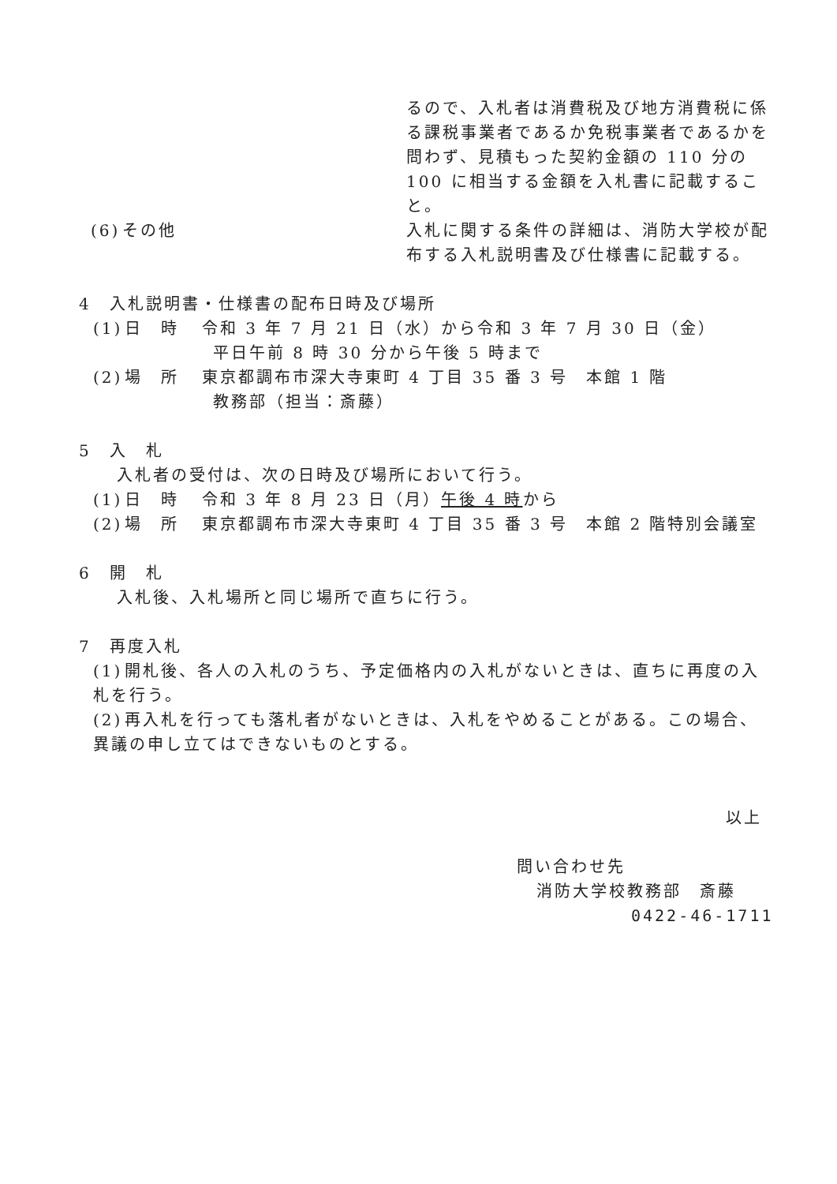るので、入札者は消費税及び地方消費税に係る課税事業者であるか免税事業者であるかを問わず、見積もった契約金額の 110 分の 100 に相当する金額を入札書に記載すること。
(6) その他 入札に関する条件の詳細は、消防大学校が配布する入札説明書及び仕様書に記載する。
4　入札説明書・仕様書の配布日時及び場所
(1) 日　時 令和 3 年 7 月 21 日（水）から令和 3 年 7 月 30 日（金）
平日午前 8 時 30 分から午後 5 時まで
(2) 場　所 東京都調布市深大寺東町 4 丁目 35 番 3 号　本館 1 階
教務部（担当：斎藤）
5　入　札
入札者の受付は、次の日時及び場所において行う。
(1) 日　時 令和 3 年 8 月 23 日（月）午後 4 時から
(2) 場　所 東京都調布市深大寺東町 4 丁目 35 番 3 号　本館 2 階特別会議室
6　開　札
入札後、入札場所と同じ場所で直ちに行う。
7　再度入札
(1) 開札後、各人の入札のうち、予定価格内の入札がないときは、直ちに再度の入札を行う。
(2) 再入札を行っても落札者がないときは、入札をやめることがある。この場合、異議の申し立てはできないものとする。
以上
問い合わせ先
消防大学校教務部　斎藤
0422-46-1711